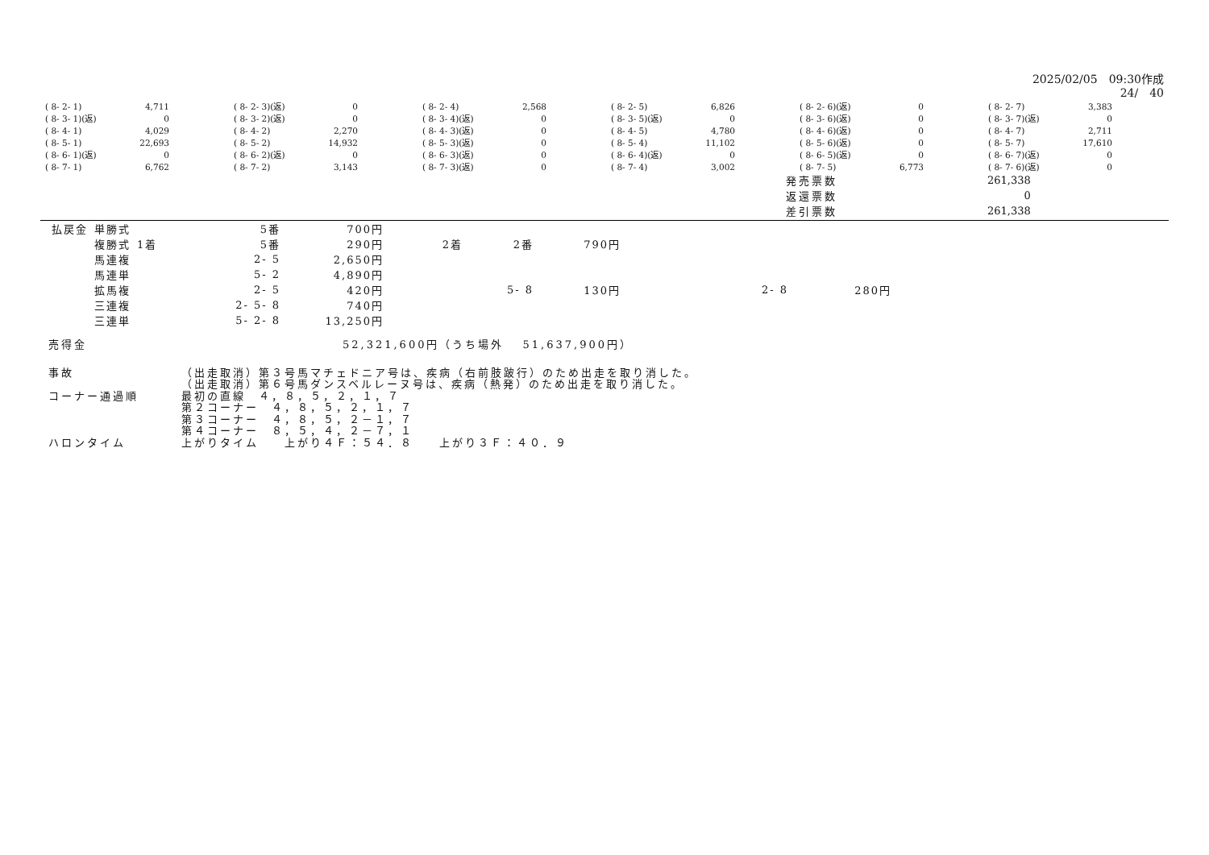2025/02/05　09:30作成
24/　40
| ( 8- 2- 1) | 4,711 | ( 8- 2- 3)(返) | 0 | ( 8- 2- 4) | 2,568 | ( 8- 2- 5) | 6,826 | ( 8- 2- 6)(返) | 0 | ( 8- 2- 7) | 3,383 |
| ( 8- 3- 1)(返) | 0 | ( 8- 3- 2)(返) | 0 | ( 8- 3- 4)(返) | 0 | ( 8- 3- 5)(返) | 0 | ( 8- 3- 6)(返) | 0 | ( 8- 3- 7)(返) | 0 |
| ( 8- 4- 1) | 4,029 | ( 8- 4- 2) | 2,270 | ( 8- 4- 3)(返) | 0 | ( 8- 4- 5) | 4,780 | ( 8- 4- 6)(返) | 0 | ( 8- 4- 7) | 2,711 |
| ( 8- 5- 1) | 22,693 | ( 8- 5- 2) | 14,932 | ( 8- 5- 3)(返) | 0 | ( 8- 5- 4) | 11,102 | ( 8- 5- 6)(返) | 0 | ( 8- 5- 7) | 17,610 |
| ( 8- 6- 1)(返) | 0 | ( 8- 6- 2)(返) | 0 | ( 8- 6- 3)(返) | 0 | ( 8- 6- 4)(返) | 0 | ( 8- 6- 5)(返) | 0 | ( 8- 6- 7)(返) | 0 |
| ( 8- 7- 1) | 6,762 | ( 8- 7- 2) | 3,143 | ( 8- 7- 3)(返) | 0 | ( 8- 7- 4) | 3,002 | ( 8- 7- 5) | 6,773 | ( 8- 7- 6)(返) | 0 |
| 発売票数 | 261,338 |
| 返還票数 | 0 |
| 差引票数 | 261,338 |
| 払戻金 | 単勝式 | | 5番 | 700円 | | | | | |
| | 複勝式 | 1着 | 5番 | 290円 | 2着 | 2番 | 790円 | | |
| | 馬連複 | | 2- 5 | 2,650円 | | | | | |
| | 馬連単 | | 5- 2 | 4,890円 | | | | | |
| | 拡馬複 | | 2- 5 | 420円 | | 5- 8 | 130円 | 2- 8 | 280円 |
| | 三連複 | | 2- 5- 8 | 740円 | | | | | |
| | 三連単 | | 5- 2- 8 | 13,250円 | | | | | |
売得金 52,321,600円（うち場外　 51,637,900円）
事故 （出走取消）第３号馬マチェドニア号は、疾病（右前肢跛行）のため出走を取り消した。
（出走取消）第６号馬ダンスベルレーヌ号は、疾病（熱発）のため出走を取り消した。
コーナー通過順 最初の直線　４，８，５，２，１，７
第２コーナー　４，８，５，２，１，７
第３コーナー　４，８，５，２－１，７
第４コーナー　８，５，４，２－７，１
ハロンタイム 上がりタイム　　上がり４Ｆ：５４．８　　上がり３Ｆ：４０．９